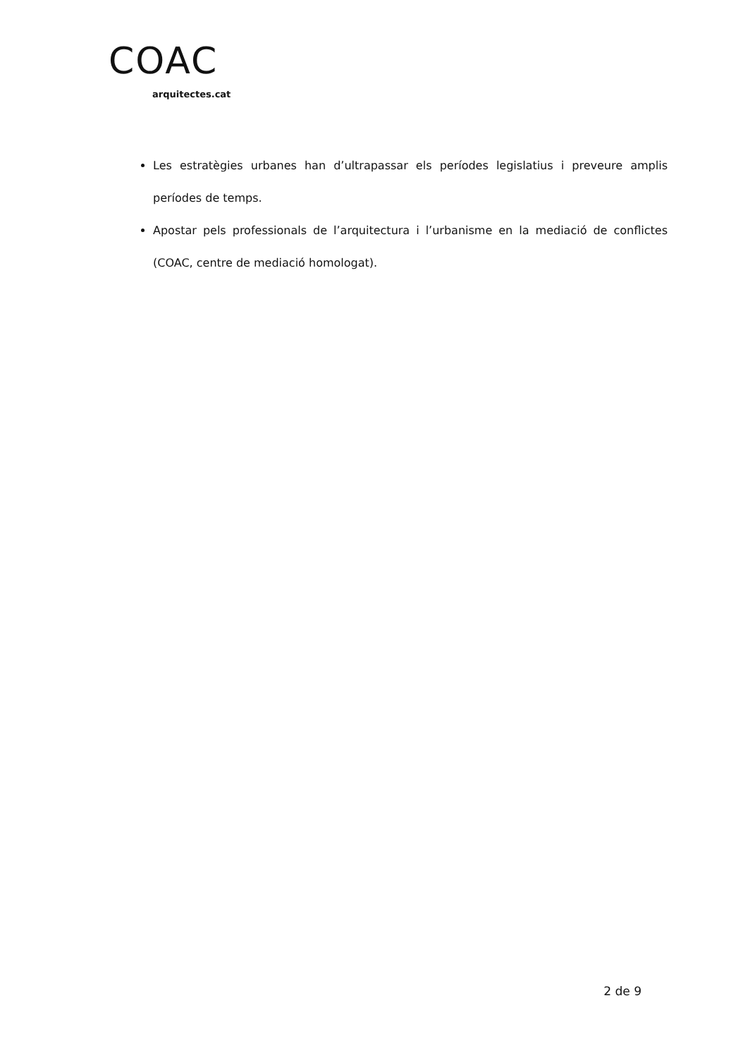COAC
arquitectes.cat
Les estratègies urbanes han d’ultrapassar els períodes legislatius i preveure amplis períodes de temps.
Apostar pels professionals de l’arquitectura i l’urbanisme en la mediació de conflictes (COAC, centre de mediació homologat).
2 de 9